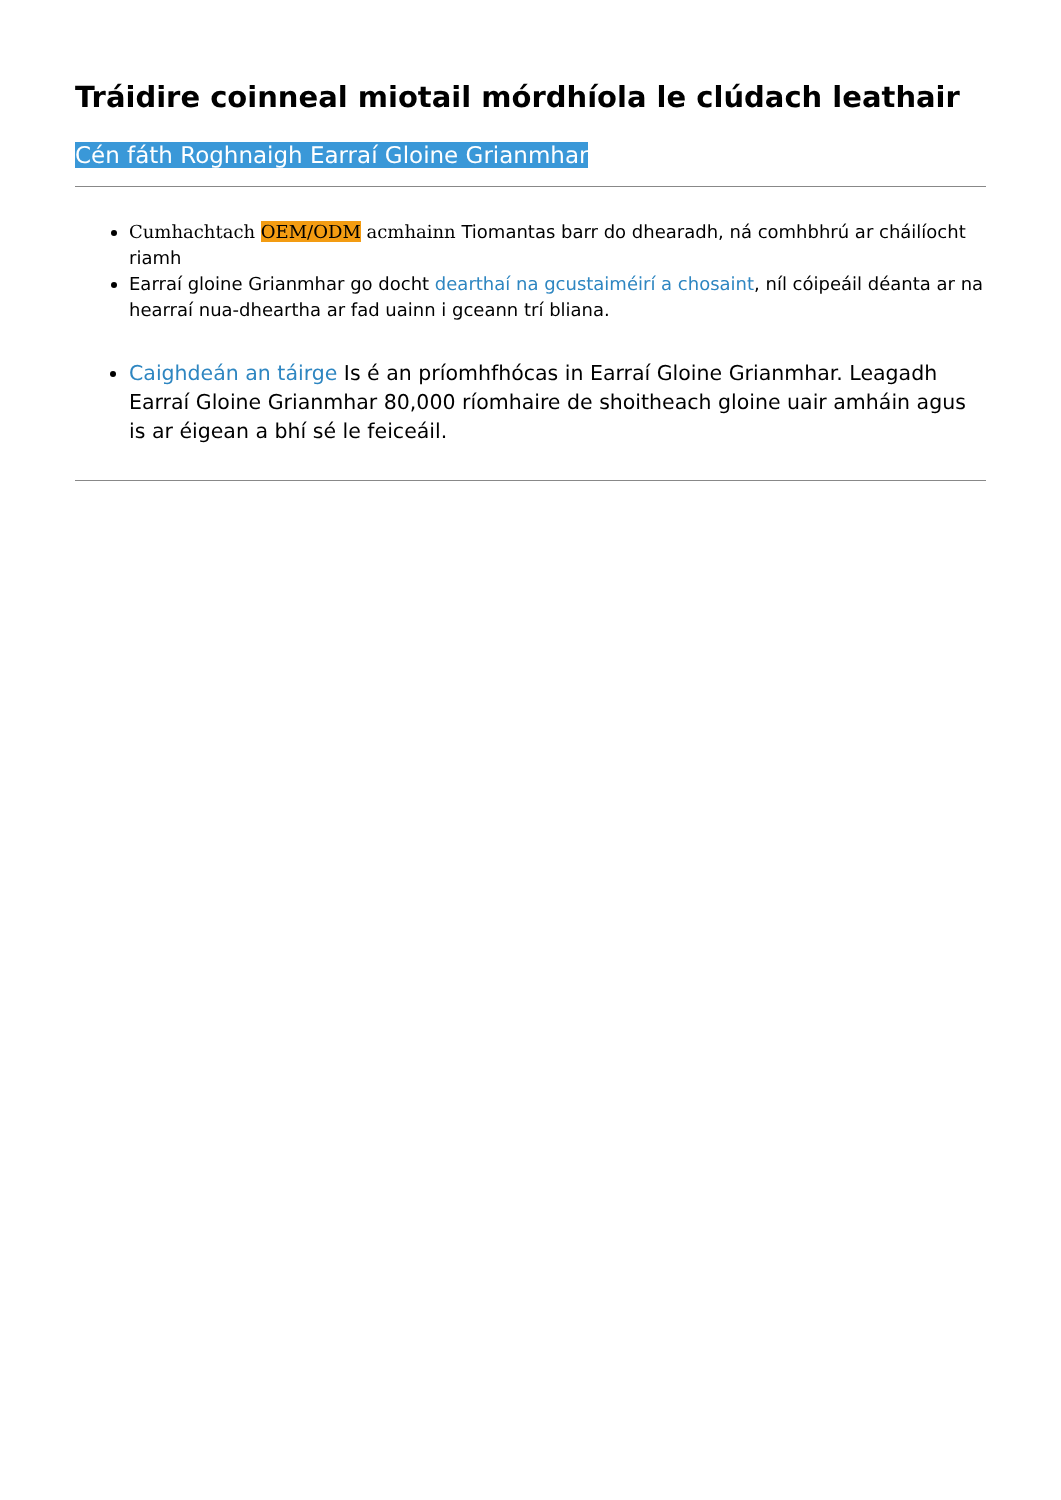Tráidire coinneal miotail mórdhíola le clúdach leathair
Cén fáth Roghnaigh Earraí Gloine Grianmhar
Cumhachtach OEM/ODM acmhainn Tiomantas barr do dhearadh, ná comhbhrú ar cháilíocht riamh
Earraí gloine Grianmhar go docht dearthaí na gcustaiméirí a chosaint, níl cóipeáil déanta ar na hearraí nua-dheartha ar fad uainn i gceann trí bliana.
Caighdeán an táirge Is é an príomhfhócas in Earraí Gloine Grianmhar. Leagadh Earraí Gloine Grianmhar 80,000 ríomhaire de shoitheach gloine uair amháin agus is ar éigean a bhí sé le feiceáil.